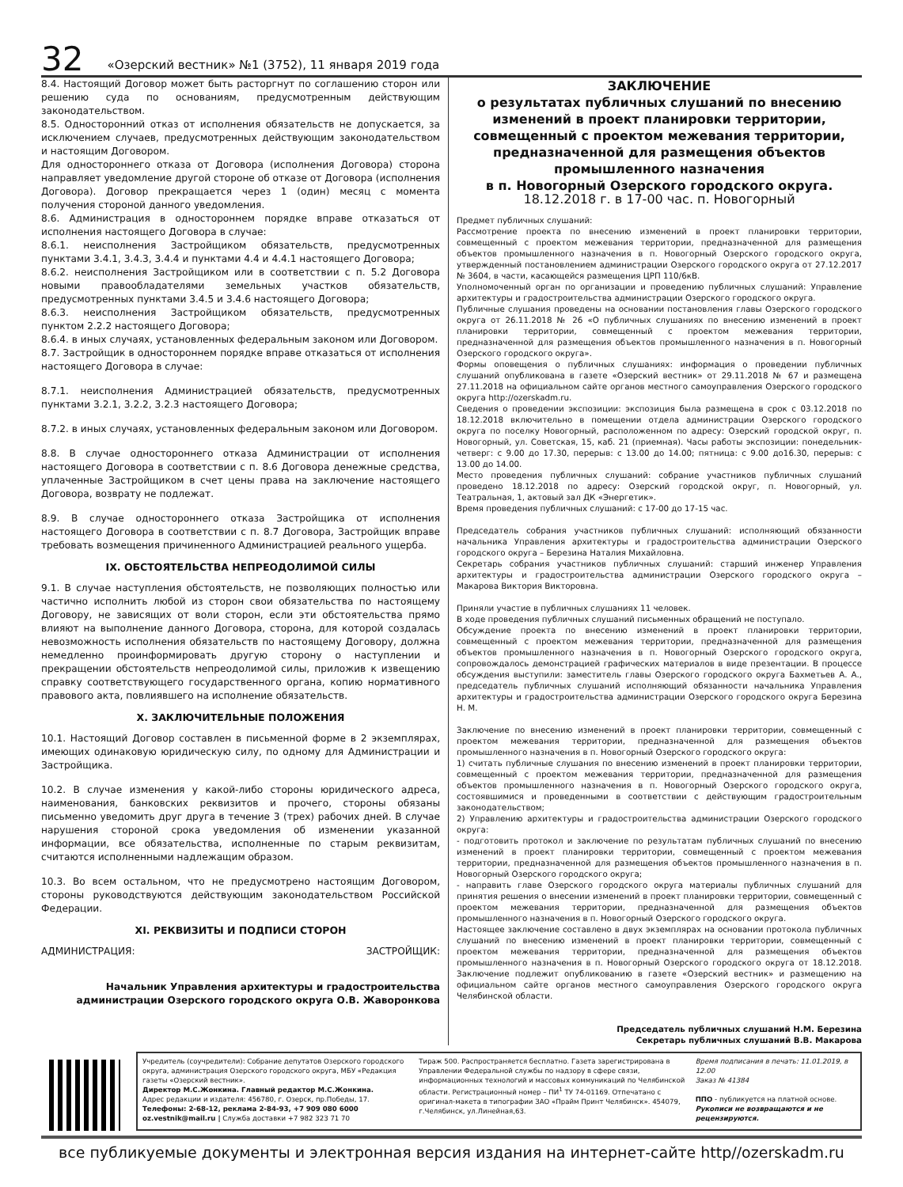32 «Озерский вестник» №1 (3752), 11 января 2019 года
8.4. Настоящий Договор может быть расторгнут по соглашению сторон или решению суда по основаниям, предусмотренным действующим законодательством.
8.5. Односторонний отказ от исполнения обязательств не допускается, за исключением случаев, предусмотренных действующим законодательством и настоящим Договором.
Для одностороннего отказа от Договора (исполнения Договора) сторона направляет уведомление другой стороне об отказе от Договора (исполнения Договора). Договор прекращается через 1 (один) месяц с момента получения стороной данного уведомления.
8.6. Администрация в одностороннем порядке вправе отказаться от исполнения настоящего Договора в случае:
8.6.1. неисполнения Застройщиком обязательств, предусмотренных пунктами 3.4.1, 3.4.3, 3.4.4 и пунктами 4.4 и 4.4.1 настоящего Договора;
8.6.2. неисполнения Застройщиком или в соответствии с п. 5.2 Договора новыми правообладателями земельных участков обязательств, предусмотренных пунктами 3.4.5 и 3.4.6 настоящего Договора;
8.6.3. неисполнения Застройщиком обязательств, предусмотренных пунктом 2.2.2 настоящего Договора;
8.6.4. в иных случаях, установленных федеральным законом или Договором.
8.7. Застройщик в одностороннем порядке вправе отказаться от исполнения настоящего Договора в случае:
8.7.1. неисполнения Администрацией обязательств, предусмотренных пунктами 3.2.1, 3.2.2, 3.2.3 настоящего Договора;
8.7.2. в иных случаях, установленных федеральным законом или Договором.
8.8. В случае одностороннего отказа Администрации от исполнения настоящего Договора в соответствии с п. 8.6 Договора денежные средства, уплаченные Застройщиком в счет цены права на заключение настоящего Договора, возврату не подлежат.
8.9. В случае одностороннего отказа Застройщика от исполнения настоящего Договора в соответствии с п. 8.7 Договора, Застройщик вправе требовать возмещения причиненного Администрацией реального ущерба.
IX. ОБСТОЯТЕЛЬСТВА НЕПРЕОДОЛИМОЙ СИЛЫ
9.1. В случае наступления обстоятельств, не позволяющих полностью или частично исполнить любой из сторон свои обязательства по настоящему Договору, не зависящих от воли сторон, если эти обстоятельства прямо влияют на выполнение данного Договора, сторона, для которой создалась невозможность исполнения обязательств по настоящему Договору, должна немедленно проинформировать другую сторону о наступлении и прекращении обстоятельств непреодолимой силы, приложив к извещению справку соответствующего государственного органа, копию нормативного правового акта, повлиявшего на исполнение обязательств.
X. ЗАКЛЮЧИТЕЛЬНЫЕ ПОЛОЖЕНИЯ
10.1. Настоящий Договор составлен в письменной форме в 2 экземплярах, имеющих одинаковую юридическую силу, по одному для Администрации и Застройщика.
10.2. В случае изменения у какой-либо стороны юридического адреса, наименования, банковских реквизитов и прочего, стороны обязаны письменно уведомить друг друга в течение 3 (трех) рабочих дней. В случае нарушения стороной срока уведомления об изменении указанной информации, все обязательства, исполненные по старым реквизитам, считаются исполненными надлежащим образом.
10.3. Во всем остальном, что не предусмотрено настоящим Договором, стороны руководствуются действующим законодательством Российской Федерации.
XI. РЕКВИЗИТЫ И ПОДПИСИ СТОРОН
АДМИНИСТРАЦИЯ: ЗАСТРОЙЩИК:
Начальник Управления архитектуры и градостроительства администрации Озерского городского округа О.В. Жаворонкова
ЗАКЛЮЧЕНИЕ
о результатах публичных слушаний по внесению изменений в проект планировки территории, совмещенный с проектом межевания территории, предназначенной для размещения объектов промышленного назначения
в п. Новогорный Озерского городского округа.
18.12.2018 г. в 17-00 час. п. Новогорный
Предмет публичных слушаний:
Рассмотрение проекта по внесению изменений в проект планировки территории, совмещенный с проектом межевания территории, предназначенной для размещения объектов промышленного назначения в п. Новогорный Озерского городского округа, утвержденный постановлением администрации Озерского городского округа от 27.12.2017 № 3604, в части, касающейся размещения ЦРП 110/6кВ.
Уполномоченный орган по организации и проведению публичных слушаний: Управление архитектуры и градостроительства администрации Озерского городского округа.
Публичные слушания проведены на основании постановления главы Озерского городского округа от 26.11.2018 № 26 «О публичных слушаниях по внесению изменений в проект планировки территории, совмещенный с проектом межевания территории, предназначенной для размещения объектов промышленного назначения в п. Новогорный Озерского городского округа».
Формы оповещения о публичных слушаниях: информация о проведении публичных слушаний опубликована в газете «Озерский вестник» от 29.11.2018 № 67 и размещена 27.11.2018 на официальном сайте органов местного самоуправления Озерского городского округа http://ozerskadm.ru.
Сведения о проведении экспозиции: экспозиция была размещена в срок с 03.12.2018 по 18.12.2018 включительно в помещении отдела администрации Озерского городского округа по поселку Новогорный, расположенном по адресу: Озерский городской округ, п. Новогорный, ул. Советская, 15, каб. 21 (приемная). Часы работы экспозиции: понедельник-четверг: с 9.00 до 17.30, перерыв: с 13.00 до 14.00; пятница: с 9.00 до16.30, перерыв: с 13.00 до 14.00.
Место проведения публичных слушаний: собрание участников публичных слушаний проведено 18.12.2018 по адресу: Озерский городской округ, п. Новогорный, ул. Театральная, 1, актовый зал ДК «Энергетик».
Время проведения публичных слушаний: с 17-00 до 17-15 час.
Председатель собрания участников публичных слушаний: исполняющий обязанности начальника Управления архитектуры и градостроительства администрации Озерского городского округа – Березина Наталия Михайловна.
Секретарь собрания участников публичных слушаний: старший инженер Управления архитектуры и градостроительства администрации Озерского городского округа – Макарова Виктория Викторовна.
Приняли участие в публичных слушаниях 11 человек.
В ходе проведения публичных слушаний письменных обращений не поступало.
Обсуждение проекта по внесению изменений в проект планировки территории, совмещенный с проектом межевания территории, предназначенной для размещения объектов промышленного назначения в п. Новогорный Озерского городского округа, сопровождалось демонстрацией графических материалов в виде презентации. В процессе обсуждения выступили: заместитель главы Озерского городского округа Бахметьев А. А., председатель публичных слушаний исполняющий обязанности начальника Управления архитектуры и градостроительства администрации Озерского городского округа Березина Н. М.
Заключение по внесению изменений в проект планировки территории, совмещенный с проектом межевания территории, предназначенной для размещения объектов промышленного назначения в п. Новогорный Озерского городского округа:
1) считать публичные слушания по внесению изменений в проект планировки территории, совмещенный с проектом межевания территории, предназначенной для размещения объектов промышленного назначения в п. Новогорный Озерского городского округа, состоявшимися и проведенными в соответствии с действующим градостроительным законодательством;
2) Управлению архитектуры и градостроительства администрации Озерского городского округа:
- подготовить протокол и заключение по результатам публичных слушаний по внесению изменений в проект планировки территории, совмещенный с проектом межевания территории, предназначенной для размещения объектов промышленного назначения в п. Новогорный Озерского городского округа;
- направить главе Озерского городского округа материалы публичных слушаний для принятия решения о внесении изменений в проект планировки территории, совмещенный с проектом межевания территории, предназначенной для размещения объектов промышленного назначения в п. Новогорный Озерского городского округа.
Настоящее заключение составлено в двух экземплярах на основании протокола публичных слушаний по внесению изменений в проект планировки территории, совмещенный с проектом межевания территории, предназначенной для размещения объектов промышленного назначения в п. Новогорный Озерского городского округа от 18.12.2018. Заключение подлежит опубликованию в газете «Озерский вестник» и размещению на официальном сайте органов местного самоуправления Озерского городского округа Челябинской области.
Председатель публичных слушаний Н.М. Березина
Секретарь публичных слушаний В.В. Макарова
Учредитель (соучредители): Собрание депутатов Озерского городского округа, администрация Озерского городского округа, МБУ «Редакция газеты «Озерский вестник».
Директор М.С.Жонкина. Главный редактор М.С.Жонкина.
Адрес редакции и издателя: 456780, г. Озерск, пр.Победы, 17.
Телефоны: 2-68-12, реклама 2-84-93, +7 909 080 6000
oz.vestnik@mail.ru | Служба доставки +7 982 323 71 70
Тираж 500. Распространяется бесплатно. Газета зарегистрирована в Управлении Федеральной службы по надзору в сфере связи, информационных технологий и массовых коммуникаций по Челябинской области. Регистрационный номер – ПИ<sup>1</sup> ТУ 74-01169. Отпечатано с оригинал-макета в типографии ЗАО «Прайм Принт Челябинск». 454079, г.Челябинск, ул.Линейная,63.
Время подписания в печать: 11.01.2019, в 12.00
Заказ № 41384
ППО - публикуется на платной основе. Рукописи не возвращаются и не рецензируются.
все публикуемые документы и электронная версия издания на интернет-сайте http//ozerskadm.ru